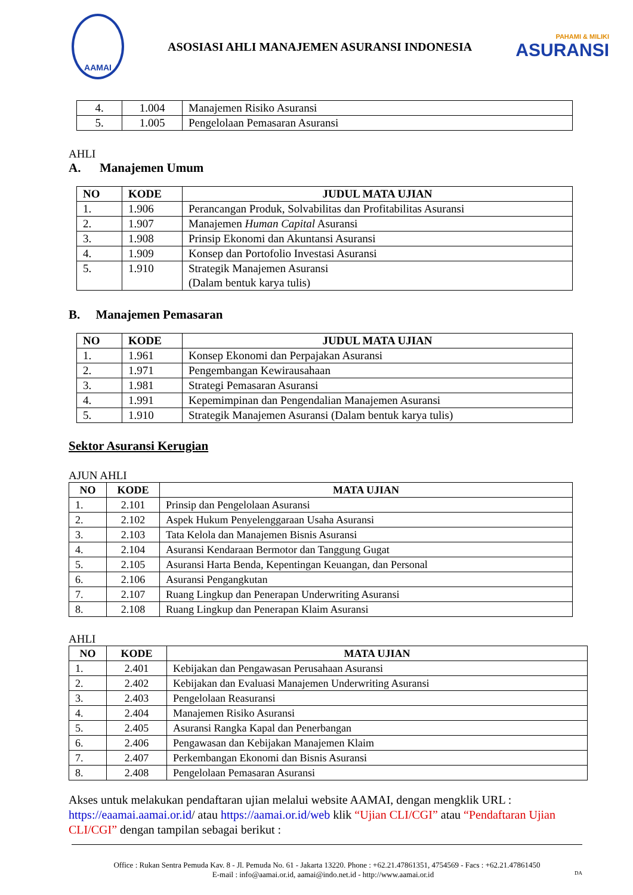AAMAI
ASOSIASI AHLI MANAJEMEN ASURANSI INDONESIA
PAHAMI & MILIKI
ASURANSI
| 4. | 1.004 | Manajemen Risiko Asuransi |
| 5. | 1.005 | Pengelolaan Pemasaran Asuransi |
AHLI
A. Manajemen Umum
| NO | KODE | JUDUL MATA UJIAN |
| --- | --- | --- |
| 1. | 1.906 | Perancangan Produk, Solvabilitas dan Profitabilitas Asuransi |
| 2. | 1.907 | Manajemen Human Capital Asuransi |
| 3. | 1.908 | Prinsip Ekonomi dan Akuntansi Asuransi |
| 4. | 1.909 | Konsep dan Portofolio Investasi Asuransi |
| 5. | 1.910 | Strategik Manajemen Asuransi (Dalam bentuk karya tulis) |
B. Manajemen Pemasaran
| NO | KODE | JUDUL MATA UJIAN |
| --- | --- | --- |
| 1. | 1.961 | Konsep Ekonomi dan Perpajakan Asuransi |
| 2. | 1.971 | Pengembangan Kewirausahaan |
| 3. | 1.981 | Strategi Pemasaran Asuransi |
| 4. | 1.991 | Kepemimpinan dan Pengendalian Manajemen Asuransi |
| 5. | 1.910 | Strategik Manajemen Asuransi (Dalam bentuk karya tulis) |
Sektor Asuransi Kerugian
AJUN AHLI
| NO | KODE | MATA UJIAN |
| --- | --- | --- |
| 1. | 2.101 | Prinsip dan Pengelolaan Asuransi |
| 2. | 2.102 | Aspek Hukum Penyelenggaraan Usaha Asuransi |
| 3. | 2.103 | Tata Kelola dan Manajemen Bisnis Asuransi |
| 4. | 2.104 | Asuransi Kendaraan Bermotor dan Tanggung Gugat |
| 5. | 2.105 | Asuransi Harta Benda, Kepentingan Keuangan, dan Personal |
| 6. | 2.106 | Asuransi Pengangkutan |
| 7. | 2.107 | Ruang Lingkup dan Penerapan Underwriting Asuransi |
| 8. | 2.108 | Ruang Lingkup dan Penerapan Klaim Asuransi |
AHLI
| NO | KODE | MATA UJIAN |
| --- | --- | --- |
| 1. | 2.401 | Kebijakan dan Pengawasan Perusahaan Asuransi |
| 2. | 2.402 | Kebijakan dan Evaluasi Manajemen Underwriting Asuransi |
| 3. | 2.403 | Pengelolaan Reasuransi |
| 4. | 2.404 | Manajemen Risiko Asuransi |
| 5. | 2.405 | Asuransi Rangka Kapal dan Penerbangan |
| 6. | 2.406 | Pengawasan dan Kebijakan Manajemen Klaim |
| 7. | 2.407 | Perkembangan Ekonomi dan Bisnis Asuransi |
| 8. | 2.408 | Pengelolaan Pemasaran Asuransi |
Akses untuk melakukan pendaftaran ujian melalui website AAMAI, dengan mengklik URL : https://eaamai.aamai.or.id/ atau https://aamai.or.id/web klik “Ujian CLI/CGI” atau “Pendaftaran Ujian CLI/CGI” dengan tampilan sebagai berikut :
Office : Rukan Sentra Pemuda Kav. 8 - Jl. Pemuda No. 61 - Jakarta 13220. Phone : +62.21.47861351, 4754569 - Facs : +62.21.47861450
E-mail : info@aamai.or.id, aamai@indo.net.id - http://www.aamai.or.id DA